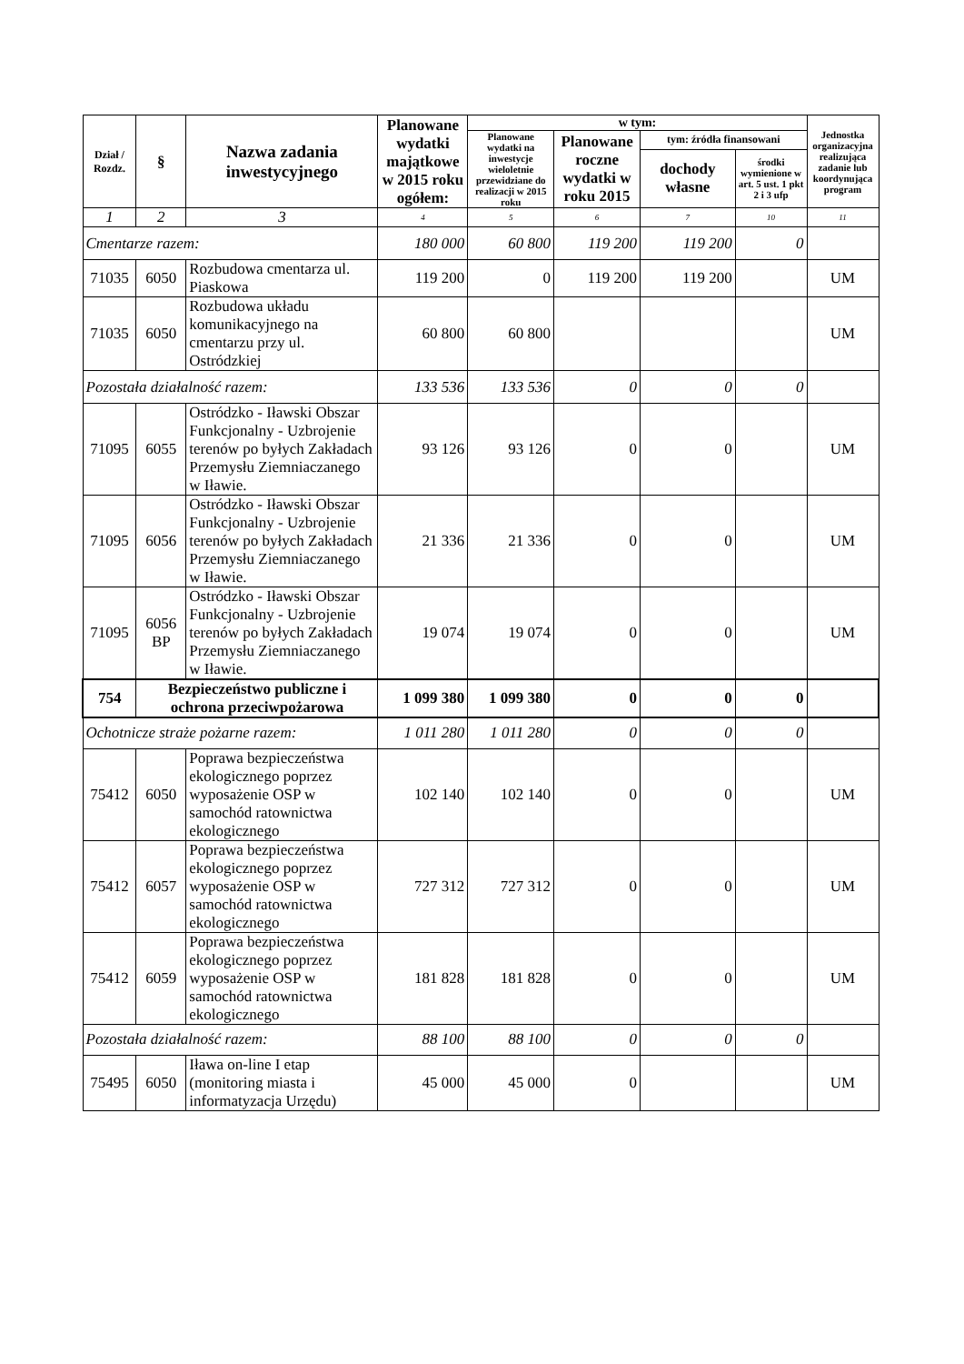| Dział / Rozdz. | § | Nazwa zadania inwestycyjnego | Planowane wydatki majątkowe w 2015 roku ogółem: | w tym: | | | | Jednostka organizacyjna realizująca zadanie lub koordynująca program |
| --- | --- | --- | --- | --- | --- | --- | --- | --- |
| | | | | Planowane wydatki na inwestycje wieloletnie przewidziane do realizacji w 2015 roku | Planowane roczne wydatki w roku 2015 | tym: źródła finansowani | | |
| | | | | | | dochody własne | środki wymienione w art. 5 ust. 1 pkt 2 i 3 ufp | |
| 1 | 2 | 3 | 4 | 5 | 6 | 7 | 10 | 11 |
| Cmentarze razem: | | | 180 000 | 60 800 | 119 200 | 119 200 | 0 | |
| 71035 | 6050 | Rozbudowa cmentarza ul. Piaskowa | 119 200 | 0 | 119 200 | 119 200 | | UM |
| 71035 | 6050 | Rozbudowa układu komunikacyjnego na cmentarzu przy ul. Ostródzkiej | 60 800 | 60 800 | | | | UM |
| Pozostała działalność razem: | | | 133 536 | 133 536 | 0 | 0 | 0 | |
| 71095 | 6055 | Ostródzko - Iławski Obszar Funkcjonalny - Uzbrojenie terenów po byłych Zakładach Przemysłu Ziemniaczanego w Iławie. | 93 126 | 93 126 | 0 | 0 | | UM |
| 71095 | 6056 | Ostródzko - Iławski Obszar Funkcjonalny - Uzbrojenie terenów po byłych Zakładach Przemysłu Ziemniaczanego w Iławie. | 21 336 | 21 336 | 0 | 0 | | UM |
| 71095 | 6056 BP | Ostródzko - Iławski Obszar Funkcjonalny - Uzbrojenie terenów po byłych Zakładach Przemysłu Ziemniaczanego w Iławie. | 19 074 | 19 074 | 0 | 0 | | UM |
| 754 | Bezpieczeństwo publiczne i ochrona przeciwpożarowa | | 1 099 380 | 1 099 380 | 0 | 0 | 0 | |
| Ochotnicze straże pożarne razem: | | | 1 011 280 | 1 011 280 | 0 | 0 | 0 | |
| 75412 | 6050 | Poprawa bezpieczeństwa ekologicznego poprzez wyposażenie OSP w samochód ratownictwa ekologicznego | 102 140 | 102 140 | 0 | 0 | | UM |
| 75412 | 6057 | Poprawa bezpieczeństwa ekologicznego poprzez wyposażenie OSP w samochód ratownictwa ekologicznego | 727 312 | 727 312 | 0 | 0 | | UM |
| 75412 | 6059 | Poprawa bezpieczeństwa ekologicznego poprzez wyposażenie OSP w samochód ratownictwa ekologicznego | 181 828 | 181 828 | 0 | 0 | | UM |
| Pozostała działalność razem: | | | 88 100 | 88 100 | 0 | 0 | 0 | |
| 75495 | 6050 | Iława on-line I etap (monitoring miasta i informatyzacja Urzędu) | 45 000 | 45 000 | 0 | | | UM |